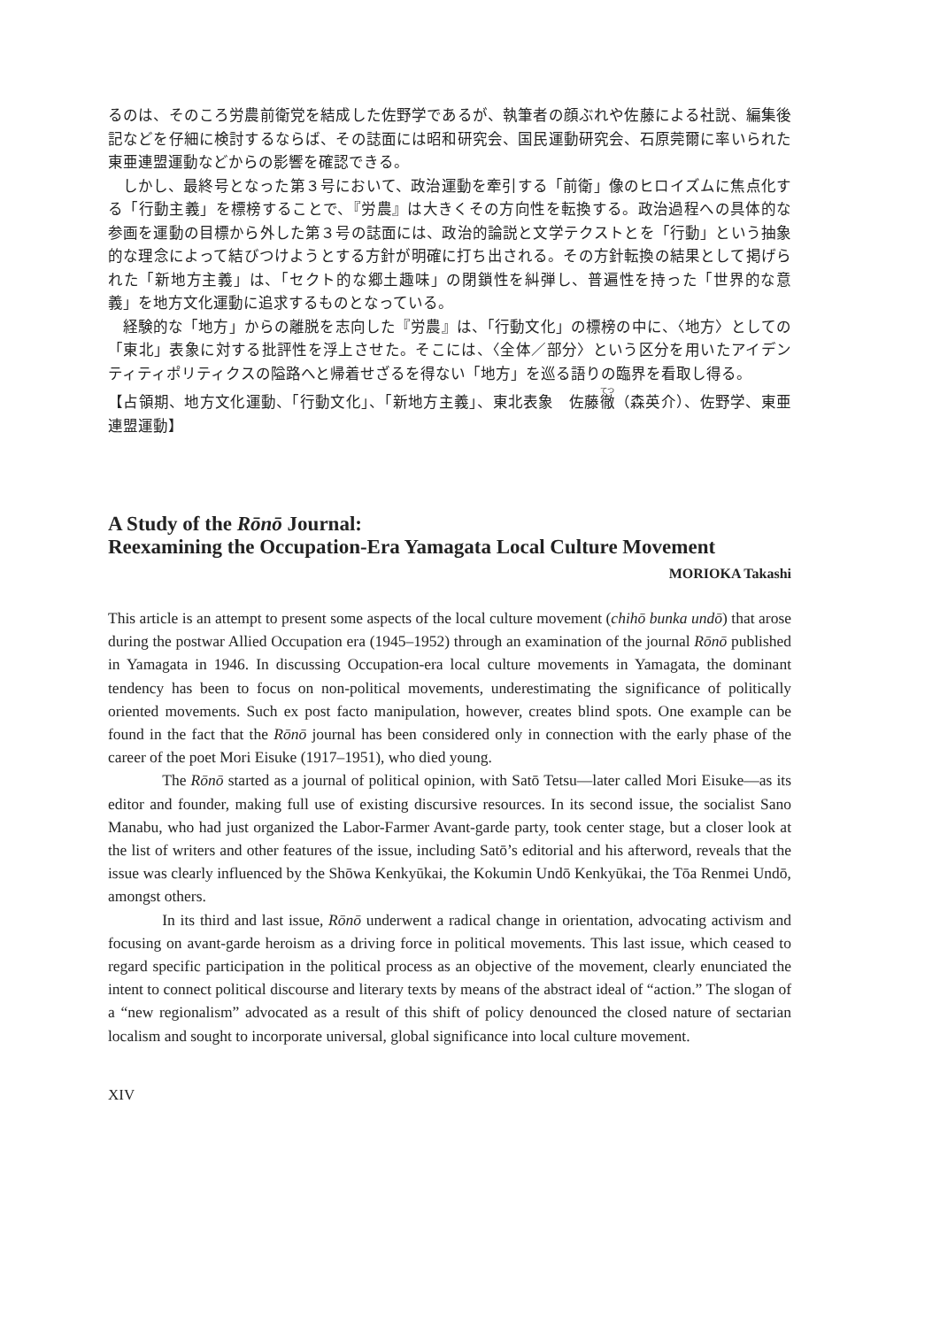るのは、そのころ労農前衛党を結成した佐野学であるが、執筆者の顔ぶれや佐藤による社説、編集後記などを仔細に検討するならば、その誌面には昭和研究会、国民運動研究会、石原莞爾に率いられた東亜連盟運動などからの影響を確認できる。
しかし、最終号となった第３号において、政治運動を牽引する「前衛」像のヒロイズムに焦点化する「行動主義」を標榜することで、『労農』は大きくその方向性を転換する。政治過程への具体的な参画を運動の目標から外した第３号の誌面には、政治的論説と文学テクストとを「行動」という抽象的な理念によって結びつけようとする方針が明確に打ち出される。その方針転換の結果として掲げられた「新地方主義」は、「セクト的な郷土趣味」の閉鎖性を糾弾し、普遍性を持った「世界的な意義」を地方文化運動に追求するものとなっている。
経験的な「地方」からの離脱を志向した『労農』は、「行動文化」の標榜の中に、〈地方〉としての「東北」表象に対する批評性を浮上させた。そこには、〈全体／部分〉という区分を用いたアイデンティティポリティクスの隘路へと帰着せざるを得ない「地方」を巡る語りの臨界を看取し得る。
【占領期、地方文化運動、「行動文化」、「新地方主義」、東北表象　佐藤徹（森英介）、佐野学、東亜連盟運動】
A Study of the Rōnō Journal:
Reexamining the Occupation-Era Yamagata Local Culture Movement
MORIOKA Takashi
This article is an attempt to present some aspects of the local culture movement (chihō bunka undō) that arose during the postwar Allied Occupation era (1945–1952) through an examination of the journal Rōnō published in Yamagata in 1946. In discussing Occupation-era local culture movements in Yamagata, the dominant tendency has been to focus on non-political movements, underestimating the significance of politically oriented movements. Such ex post facto manipulation, however, creates blind spots. One example can be found in the fact that the Rōnō journal has been considered only in connection with the early phase of the career of the poet Mori Eisuke (1917–1951), who died young.
The Rōnō started as a journal of political opinion, with Satō Tetsu—later called Mori Eisuke—as its editor and founder, making full use of existing discursive resources. In its second issue, the socialist Sano Manabu, who had just organized the Labor-Farmer Avant-garde party, took center stage, but a closer look at the list of writers and other features of the issue, including Satō’s editorial and his afterword, reveals that the issue was clearly influenced by the Shōwa Kenkyūkai, the Kokumin Undō Kenkyūkai, the Tōa Renmei Undō, amongst others.
In its third and last issue, Rōnō underwent a radical change in orientation, advocating activism and focusing on avant-garde heroism as a driving force in political movements. This last issue, which ceased to regard specific participation in the political process as an objective of the movement, clearly enunciated the intent to connect political discourse and literary texts by means of the abstract ideal of “action.” The slogan of a “new regionalism” advocated as a result of this shift of policy denounced the closed nature of sectarian localism and sought to incorporate universal, global significance into local culture movement.
XIV